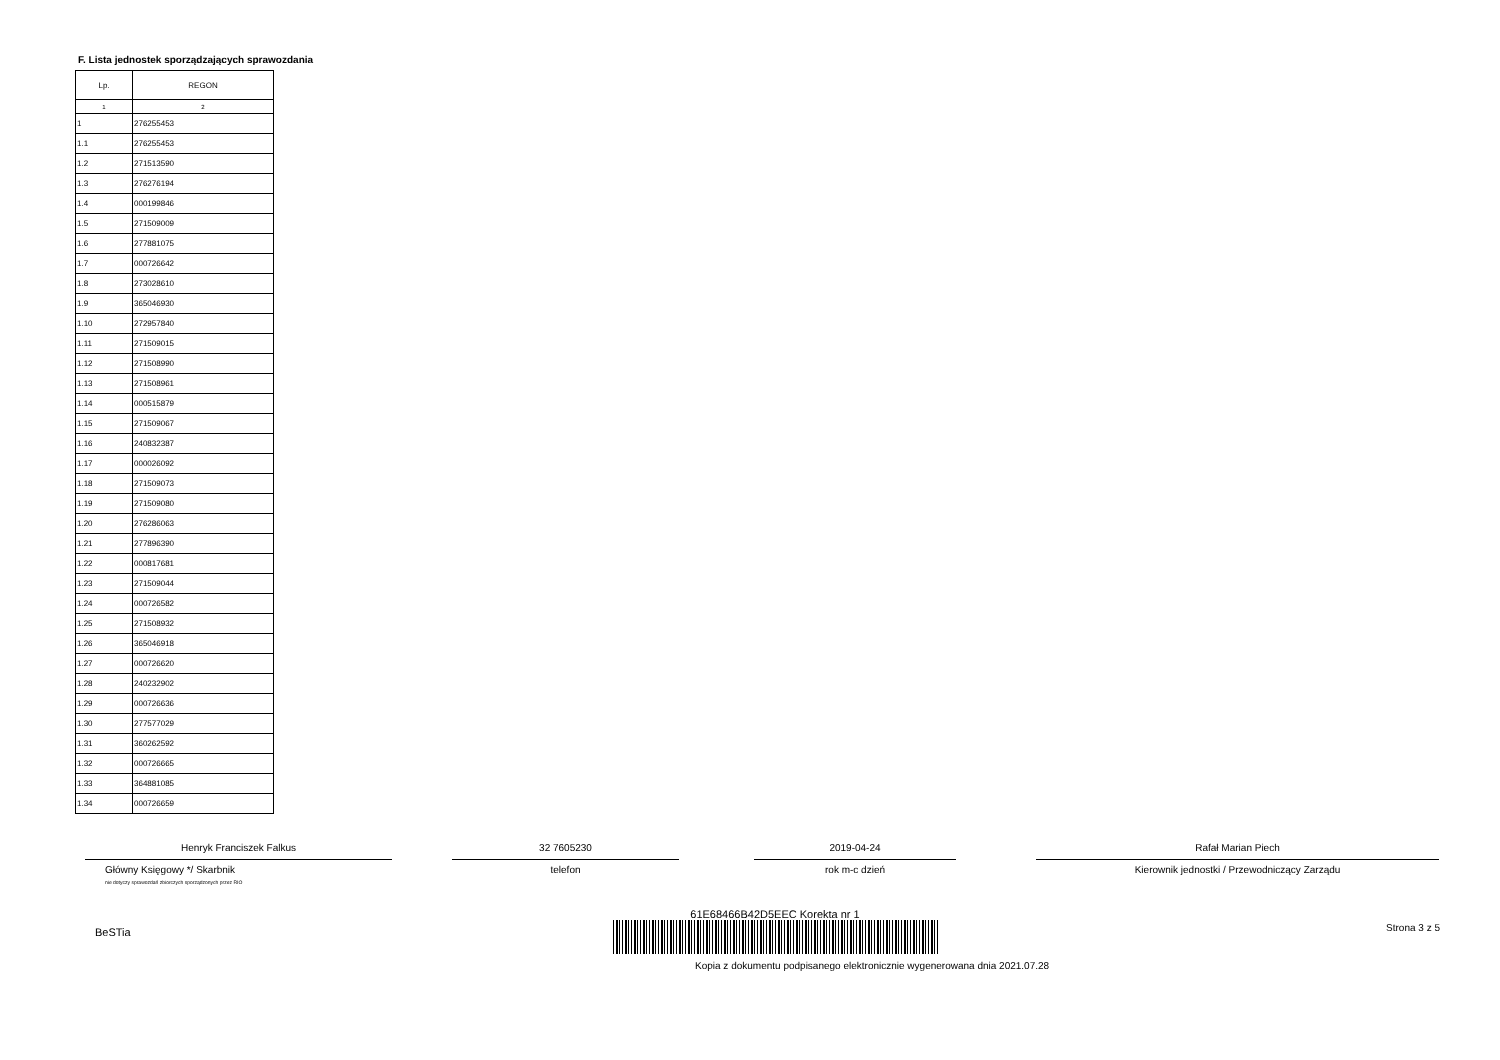F. Lista jednostek sporządzających sprawozdania
| Lp. | REGON |
| --- | --- |
| 1 | 2 |
| 1 | 276255453 |
| 1.1 | 276255453 |
| 1.2 | 271513590 |
| 1.3 | 276276194 |
| 1.4 | 000199846 |
| 1.5 | 271509009 |
| 1.6 | 277881075 |
| 1.7 | 000726642 |
| 1.8 | 273028610 |
| 1.9 | 365046930 |
| 1.10 | 272957840 |
| 1.11 | 271509015 |
| 1.12 | 271508990 |
| 1.13 | 271508961 |
| 1.14 | 000515879 |
| 1.15 | 271509067 |
| 1.16 | 240832387 |
| 1.17 | 000026092 |
| 1.18 | 271509073 |
| 1.19 | 271509080 |
| 1.20 | 276286063 |
| 1.21 | 277896390 |
| 1.22 | 000817681 |
| 1.23 | 271509044 |
| 1.24 | 000726582 |
| 1.25 | 271508932 |
| 1.26 | 365046918 |
| 1.27 | 000726620 |
| 1.28 | 240232902 |
| 1.29 | 000726636 |
| 1.30 | 277577029 |
| 1.31 | 360262592 |
| 1.32 | 000726665 |
| 1.33 | 364881085 |
| 1.34 | 000726659 |
Henryk Franciszek Falkus
Główny Księgowy */ Skarbnik
nie dotyczy sprawozdań zbiorczych sporządzonych przez RIO
32 7605230
telefon
2019-04-24
rok m-c dzień
Rafał Marian Piech
Kierownik jednostki / Przewodniczący Zarządu
BeSTia
61E68466B42D5EEC Korekta nr 1
Kopia z dokumentu podpisanego elektronicznie wygenerowana dnia 2021.07.28
Strona 3 z 5